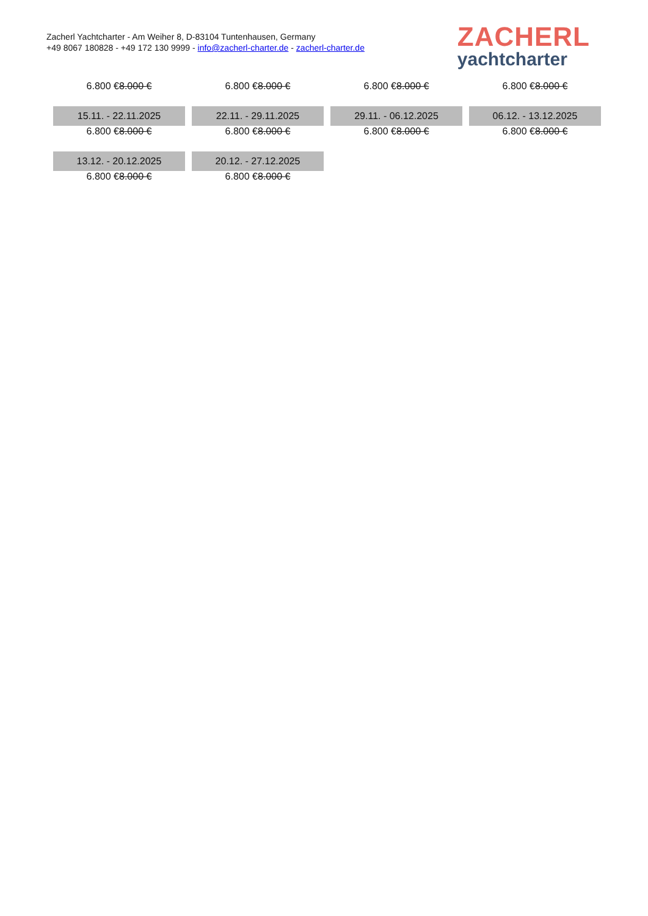Zacherl Yachtcharter - Am Weiher 8, D-83104 Tuntenhausen, Germany
+49 8067 180828 - +49 172 130 9999 - info@zacherl-charter.de - zacherl-charter.de
ZACHERL
yachtcharter
| 6.800 € 8.000 € | 6.800 € 8.000 € | 6.800 € 8.000 € | 6.800 € 8.000 € |
| 15.11. - 22.11.2025 | 22.11. - 29.11.2025 | 29.11. - 06.12.2025 | 06.12. - 13.12.2025 |
| 6.800 € 8.000 € | 6.800 € 8.000 € | 6.800 € 8.000 € | 6.800 € 8.000 € |
| 13.12. - 20.12.2025 | 20.12. - 27.12.2025 | | |
| 6.800 € 8.000 € | 6.800 € 8.000 € | | |